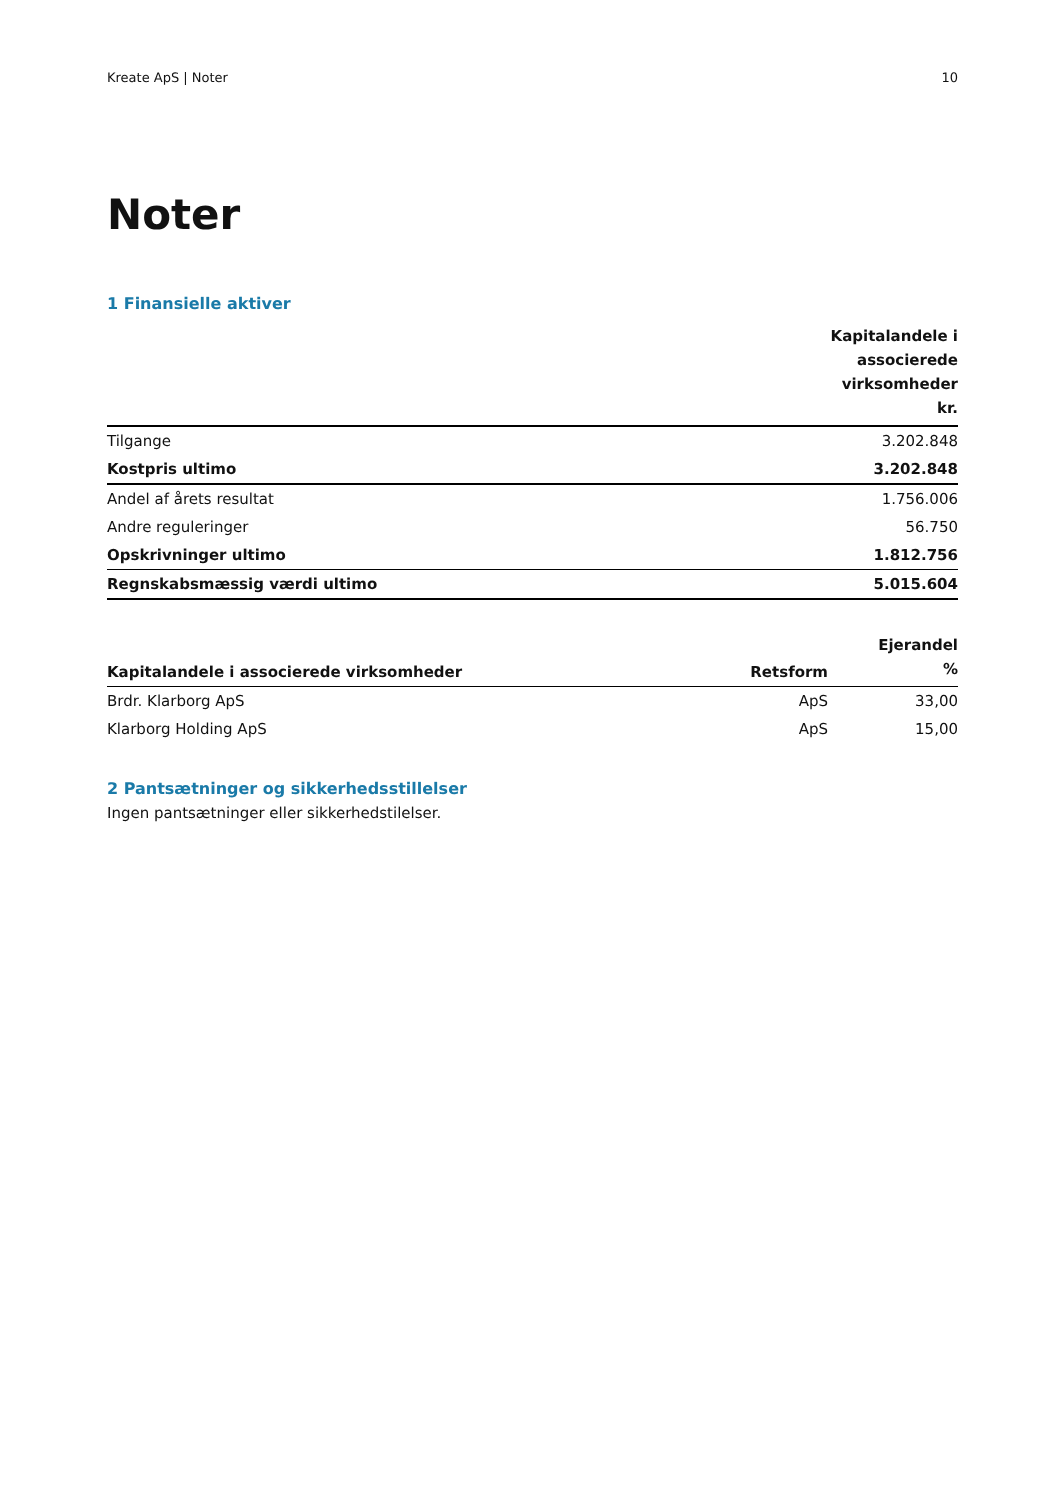Kreate ApS | Noter 10
Noter
1 Finansielle aktiver
| | Kapitalandele i associerede virksomheder kr. |
| --- | --- |
| Tilgange | 3.202.848 |
| Kostpris ultimo | 3.202.848 |
| Andel af årets resultat | 1.756.006 |
| Andre reguleringer | 56.750 |
| Opskrivninger ultimo | 1.812.756 |
| Regnskabsmæssig værdi ultimo | 5.015.604 |
| Kapitalandele i associerede virksomheder | Retsform | Ejerandel % |
| --- | --- | --- |
| Brdr. Klarborg ApS | ApS | 33,00 |
| Klarborg Holding ApS | ApS | 15,00 |
2 Pantsætninger og sikkerhedsstillelser
Ingen pantsætninger eller sikkerhedstilelser.